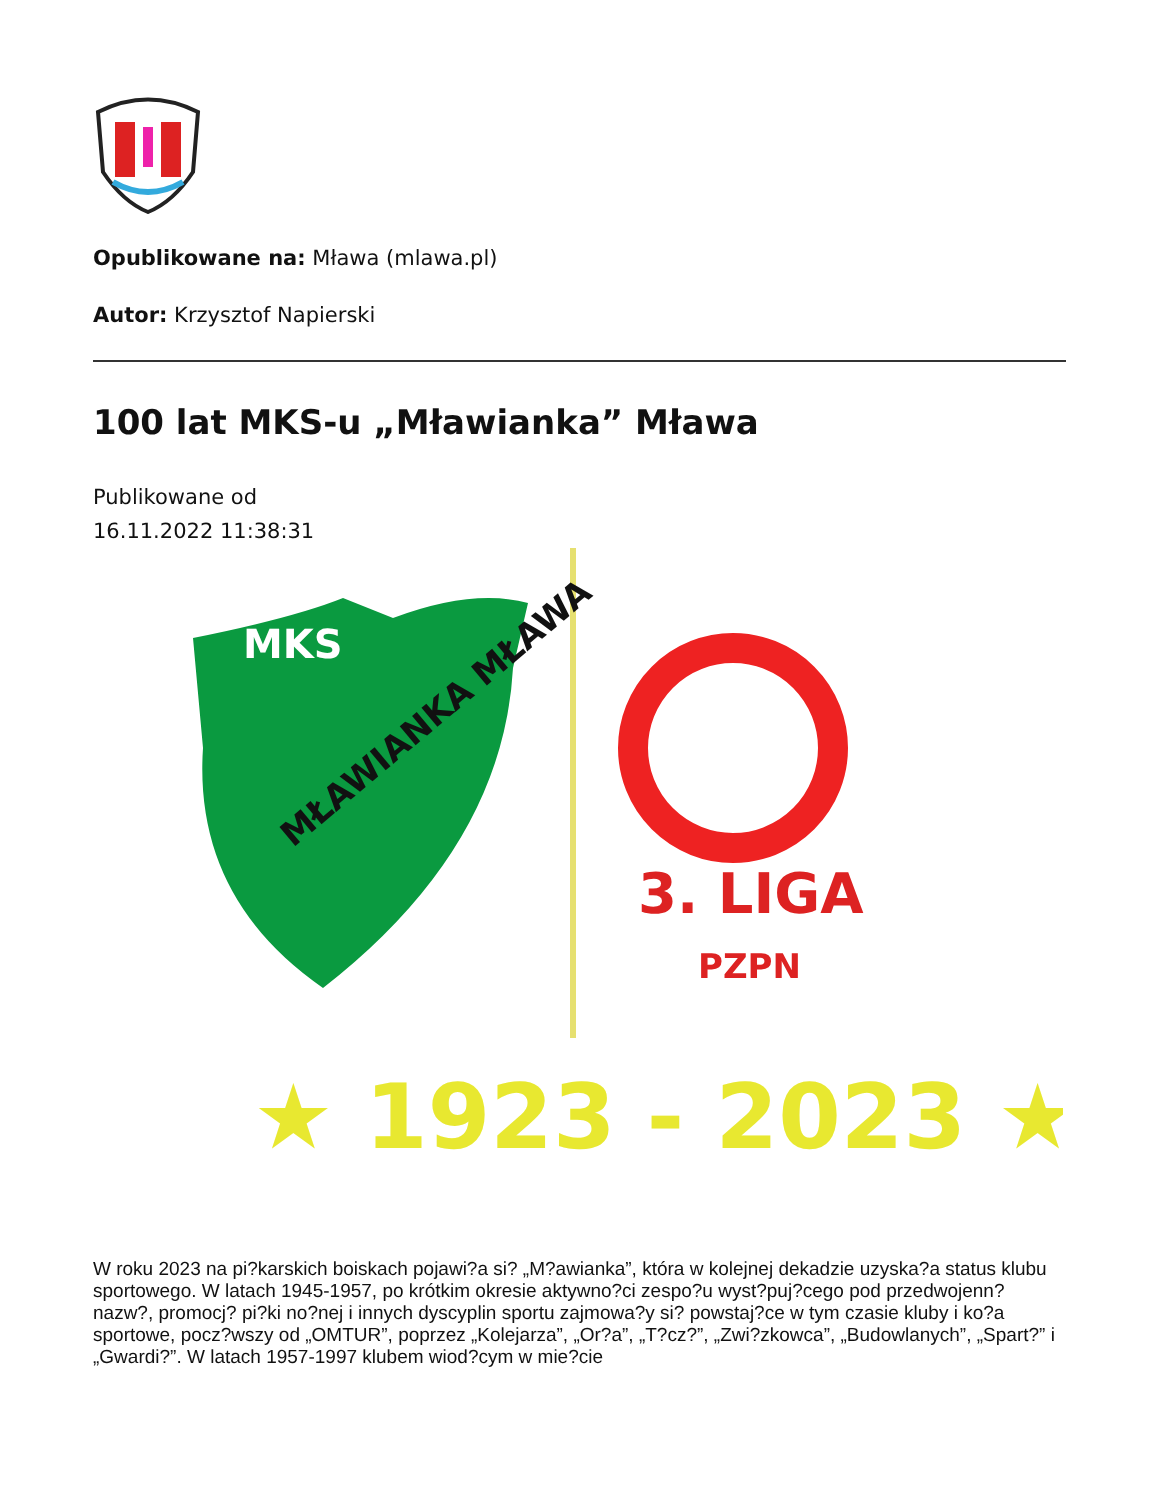Opublikowane na: Mława (mlawa.pl)
Autor: Krzysztof Napierski
100 lat MKS-u „Mławianka” Mława
Publikowane od
16.11.2022 11:38:31
MKS
MŁAWIANKA MŁAWA
3. LIGA
PZPN
★ 1923 - 2023 ★
W roku 2023 na pi?karskich boiskach pojawi?a si? „M?awianka”, która w kolejnej dekadzie uzyska?a status klubu sportowego. W latach 1945-1957, po krótkim okresie aktywno?ci zespo?u wyst?puj?cego pod przedwojenn? nazw?, promocj? pi?ki no?nej i innych dyscyplin sportu zajmowa?y si? powstaj?ce w tym czasie kluby i ko?a sportowe, pocz?wszy od „OMTUR”, poprzez „Kolejarza”, „Or?a”, „T?cz?”, „Zwi?zkowca”, „Budowlanych”, „Spart?” i „Gwardi?”. W latach 1957-1997 klubem wiod?cym w mie?cie